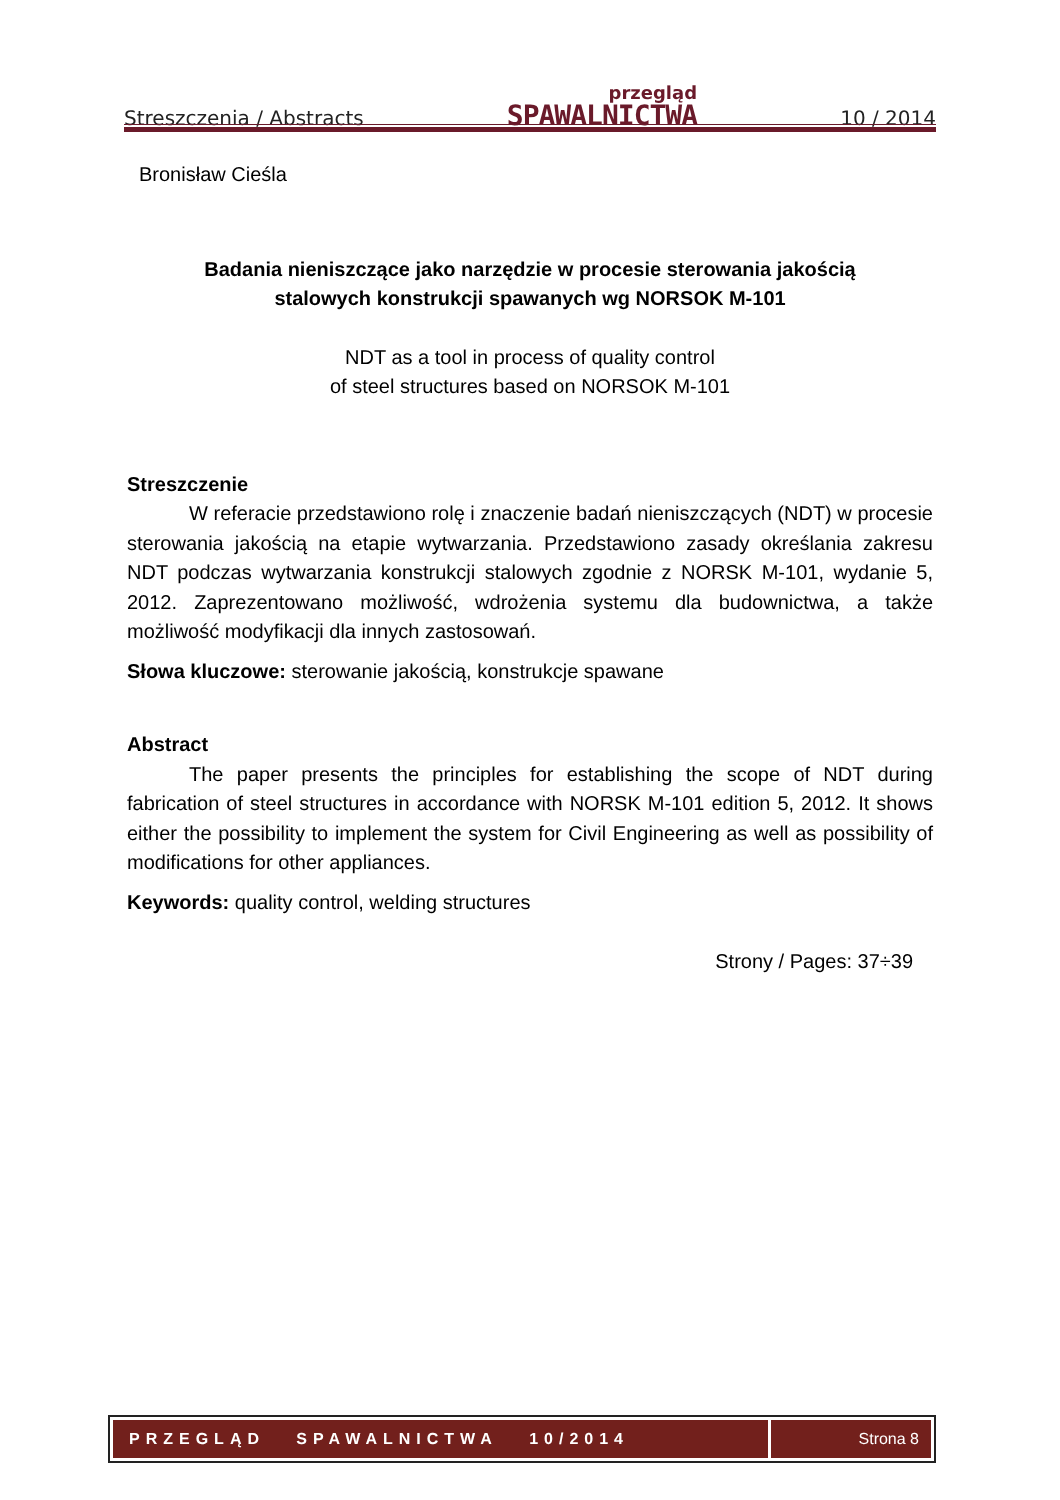Streszczenia / Abstracts
przegląd
SPAWALNICTWA
10 / 2014
Bronisław Cieśla
Badania nieniszczące jako narzędzie w procesie sterowania jakością
stalowych konstrukcji spawanych wg NORSOK M-101
NDT as a tool in process of quality control
of steel structures based on NORSOK M-101
Streszczenie
W referacie przedstawiono rolę i znaczenie badań nieniszczących (NDT) w procesie sterowania jakością na etapie wytwarzania. Przedstawiono zasady określania zakresu NDT podczas wytwarzania konstrukcji stalowych zgodnie z NORSK M-101, wydanie 5, 2012. Zaprezentowano możliwość, wdrożenia systemu dla budownictwa, a także możliwość modyfikacji dla innych zastosowań.
Słowa kluczowe: sterowanie jakością, konstrukcje spawane
Abstract
The paper presents the principles for establishing the scope of NDT during fabrication of steel structures in accordance with NORSK M-101 edition 5, 2012. It shows either the possibility to implement the system for Civil Engineering as well as possibility of modifications for other appliances.
Keywords: quality control, welding structures
Strony / Pages: 37÷39
PRZEGLĄD SPAWALNICTWA 10/2014
Strona 8